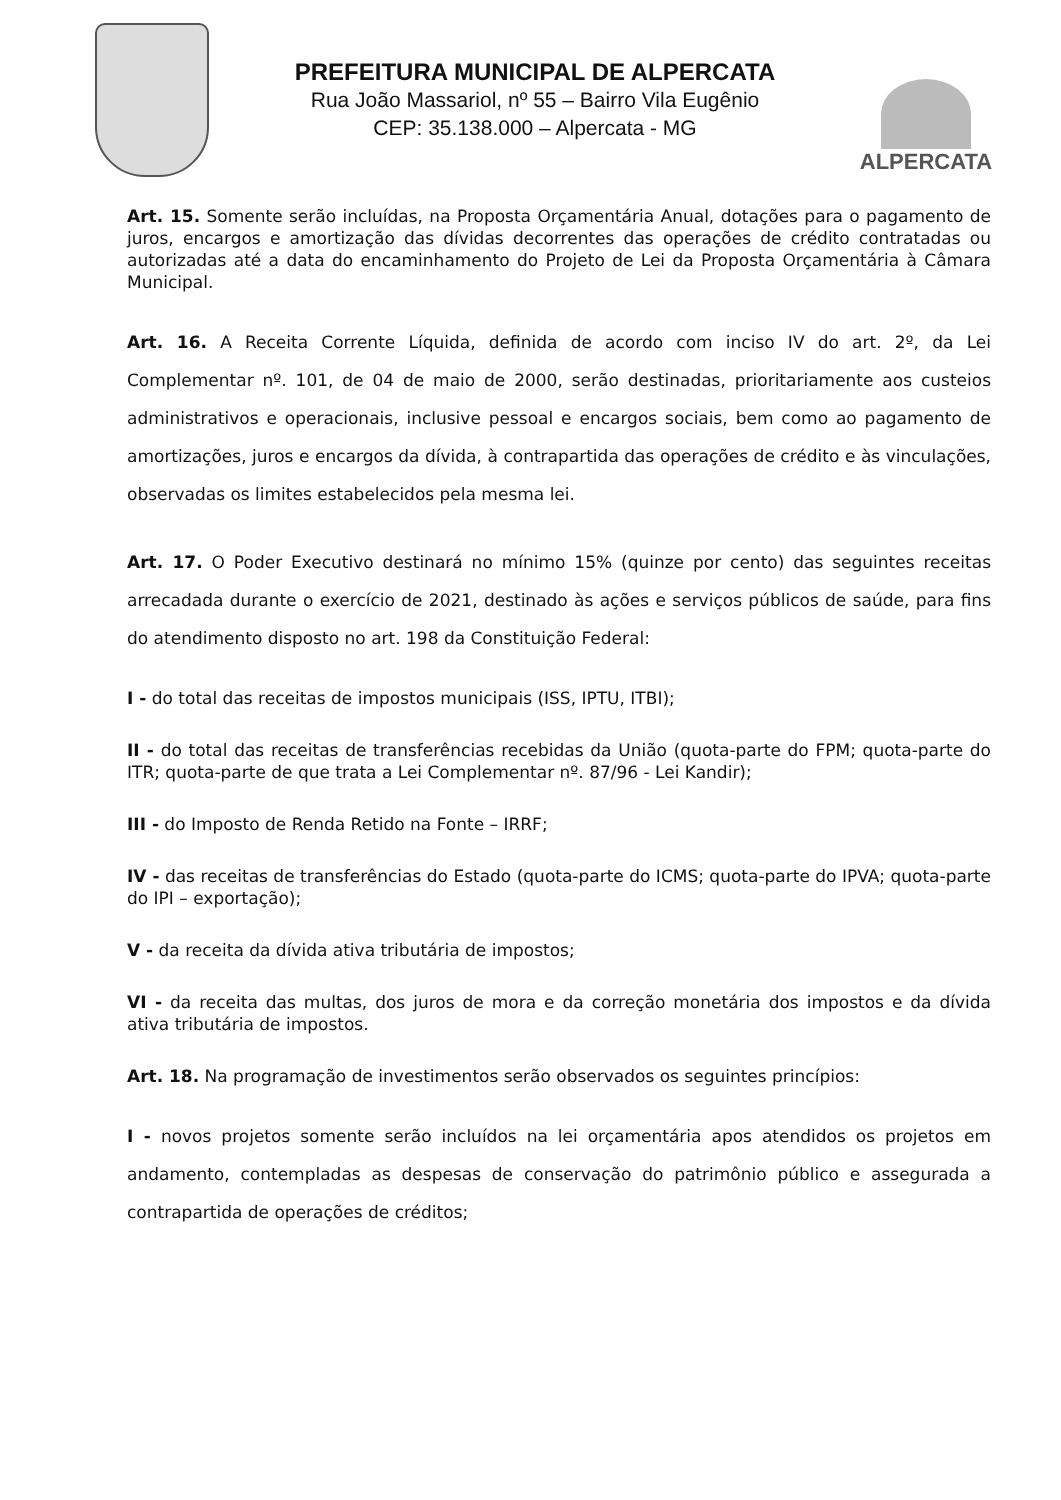PREFEITURA MUNICIPAL DE ALPERCATA
Rua João Massariol, nº 55 – Bairro Vila Eugênio
CEP: 35.138.000 – Alpercata - MG
ALPERCATA
Art. 15. Somente serão incluídas, na Proposta Orçamentária Anual, dotações para o pagamento de juros, encargos e amortização das dívidas decorrentes das operações de crédito contratadas ou autorizadas até a data do encaminhamento do Projeto de Lei da Proposta Orçamentária à Câmara Municipal.
Art. 16. A Receita Corrente Líquida, definida de acordo com inciso IV do art. 2º, da Lei Complementar nº. 101, de 04 de maio de 2000, serão destinadas, prioritariamente aos custeios administrativos e operacionais, inclusive pessoal e encargos sociais, bem como ao pagamento de amortizações, juros e encargos da dívida, à contrapartida das operações de crédito e às vinculações, observadas os limites estabelecidos pela mesma lei.
Art. 17. O Poder Executivo destinará no mínimo 15% (quinze por cento) das seguintes receitas arrecadada durante o exercício de 2021, destinado às ações e serviços públicos de saúde, para fins do atendimento disposto no art. 198 da Constituição Federal:
I - do total das receitas de impostos municipais (ISS, IPTU, ITBI);
II - do total das receitas de transferências recebidas da União (quota-parte do FPM; quota-parte do ITR; quota-parte de que trata a Lei Complementar nº. 87/96 - Lei Kandir);
III - do Imposto de Renda Retido na Fonte – IRRF;
IV - das receitas de transferências do Estado (quota-parte do ICMS; quota-parte do IPVA; quota-parte do IPI – exportação);
V - da receita da dívida ativa tributária de impostos;
VI - da receita das multas, dos juros de mora e da correção monetária dos impostos e da dívida ativa tributária de impostos.
Art. 18. Na programação de investimentos serão observados os seguintes princípios:
I - novos projetos somente serão incluídos na lei orçamentária apos atendidos os projetos em andamento, contempladas as despesas de conservação do patrimônio público e assegurada a contrapartida de operações de créditos;